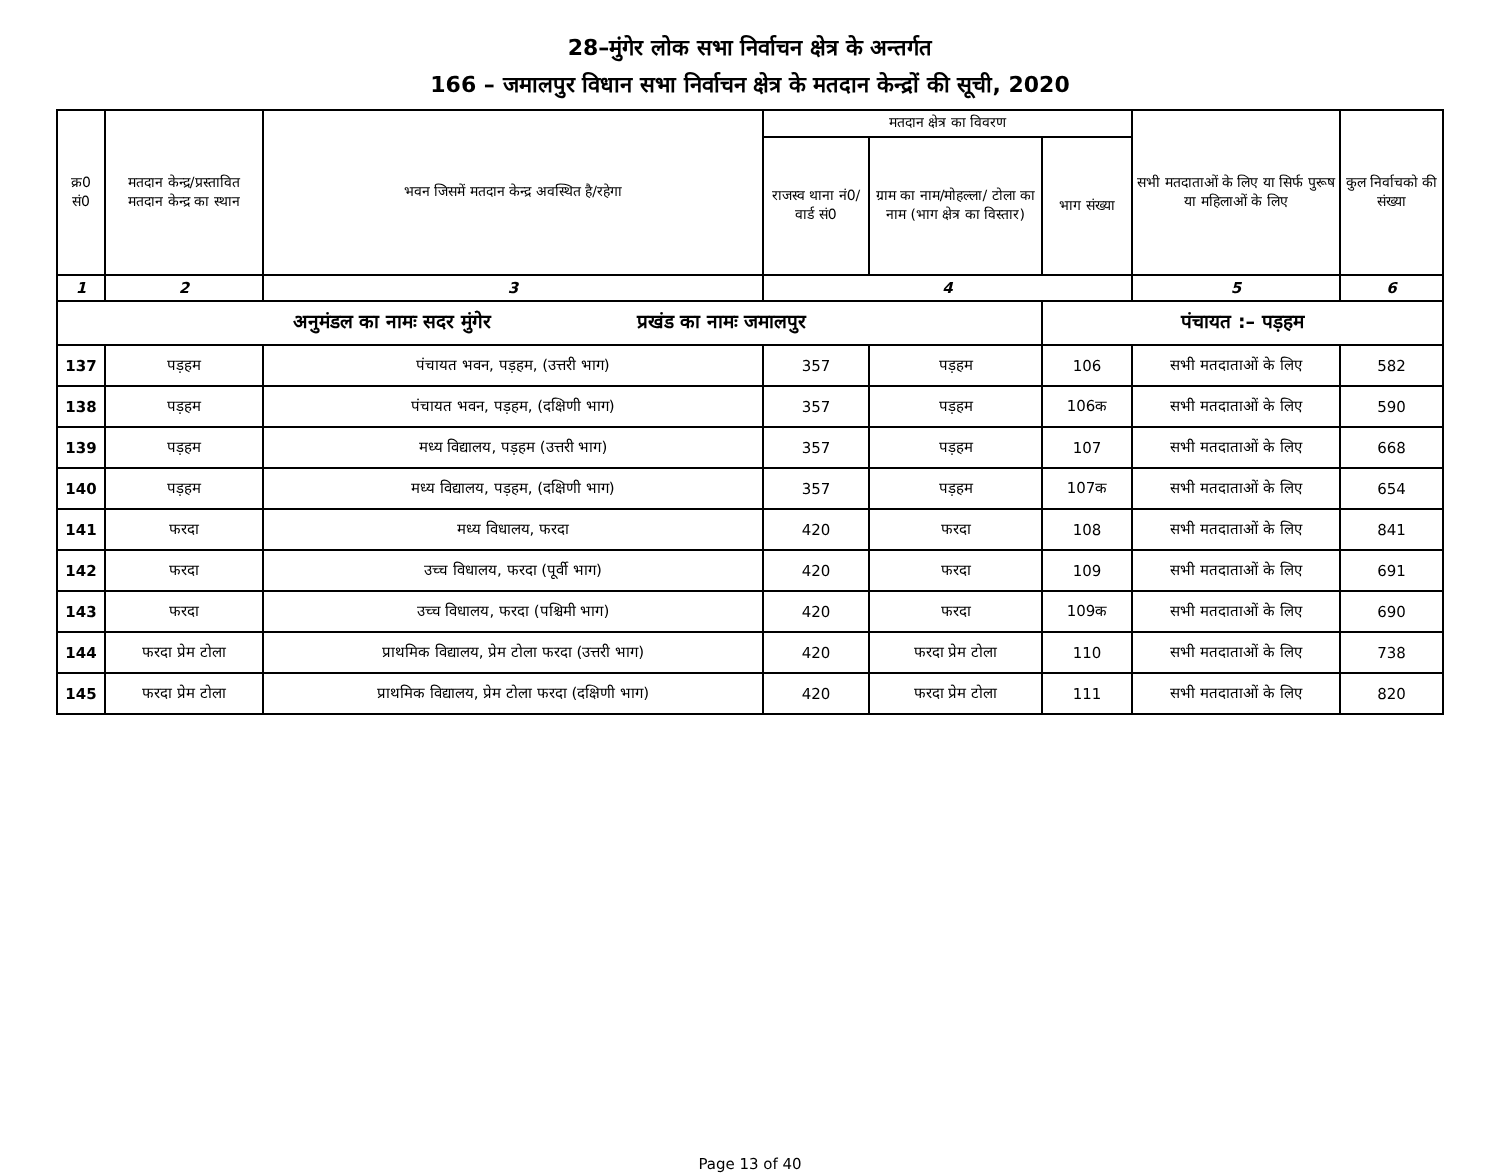28–मुंगेर लोक सभा निर्वाचन क्षेत्र के अन्तर्गत
166 – जमालपुर विधान सभा निर्वाचन क्षेत्र के मतदान केन्द्रों की सूची, 2020
| क्र0 सं0 | मतदान केन्द्र/प्रस्तावित मतदान केन्द्र का स्थान | भवन जिसमें मतदान केन्द्र अवस्थित है/रहेगा | मतदान क्षेत्र का विवरण | | | सभी मतदाताओं के लिए या सिर्फ पुरूष या महिलाओं के लिए | कुल निर्वाचको की संख्या |
| --- | --- | --- | --- | --- | --- | --- | --- |
| | | | राजस्व थाना नं0/वार्ड सं0 | ग्राम का नाम/मोहल्ला/ टोला का नाम (भाग क्षेत्र का विस्तार) | भाग संख्या | | |
| 1 | 2 | 3 | 4 | | | 5 | 6 |
| अनुमंडल का नामः सदर मुंगेर प्रखंड का नामः जमालपुर | | | | | पंचायत :– पड़हम | | |
| 137 | पड़हम | पंचायत भवन, पड़हम, (उत्तरी भाग) | 357 | पड़हम | 106 | सभी मतदाताओं के लिए | 582 |
| 138 | पड़हम | पंचायत भवन, पड़हम, (दक्षिणी भाग) | 357 | पड़हम | 106क | सभी मतदाताओं के लिए | 590 |
| 139 | पड़हम | मध्य विद्यालय, पड़हम (उत्तरी भाग) | 357 | पड़हम | 107 | सभी मतदाताओं के लिए | 668 |
| 140 | पड़हम | मध्य विद्यालय, पड़हम, (दक्षिणी भाग) | 357 | पड़हम | 107क | सभी मतदाताओं के लिए | 654 |
| 141 | फरदा | मध्य विधालय, फरदा | 420 | फरदा | 108 | सभी मतदाताओं के लिए | 841 |
| 142 | फरदा | उच्च विधालय, फरदा (पूर्वी भाग) | 420 | फरदा | 109 | सभी मतदाताओं के लिए | 691 |
| 143 | फरदा | उच्च विधालय, फरदा (पश्चिमी भाग) | 420 | फरदा | 109क | सभी मतदाताओं के लिए | 690 |
| 144 | फरदा प्रेम टोला | प्राथमिक विद्यालय, प्रेम टोला फरदा (उत्तरी भाग) | 420 | फरदा प्रेम टोला | 110 | सभी मतदाताओं के लिए | 738 |
| 145 | फरदा प्रेम टोला | प्राथमिक विद्यालय, प्रेम टोला फरदा (दक्षिणी भाग) | 420 | फरदा प्रेम टोला | 111 | सभी मतदाताओं के लिए | 820 |
Page 13 of 40